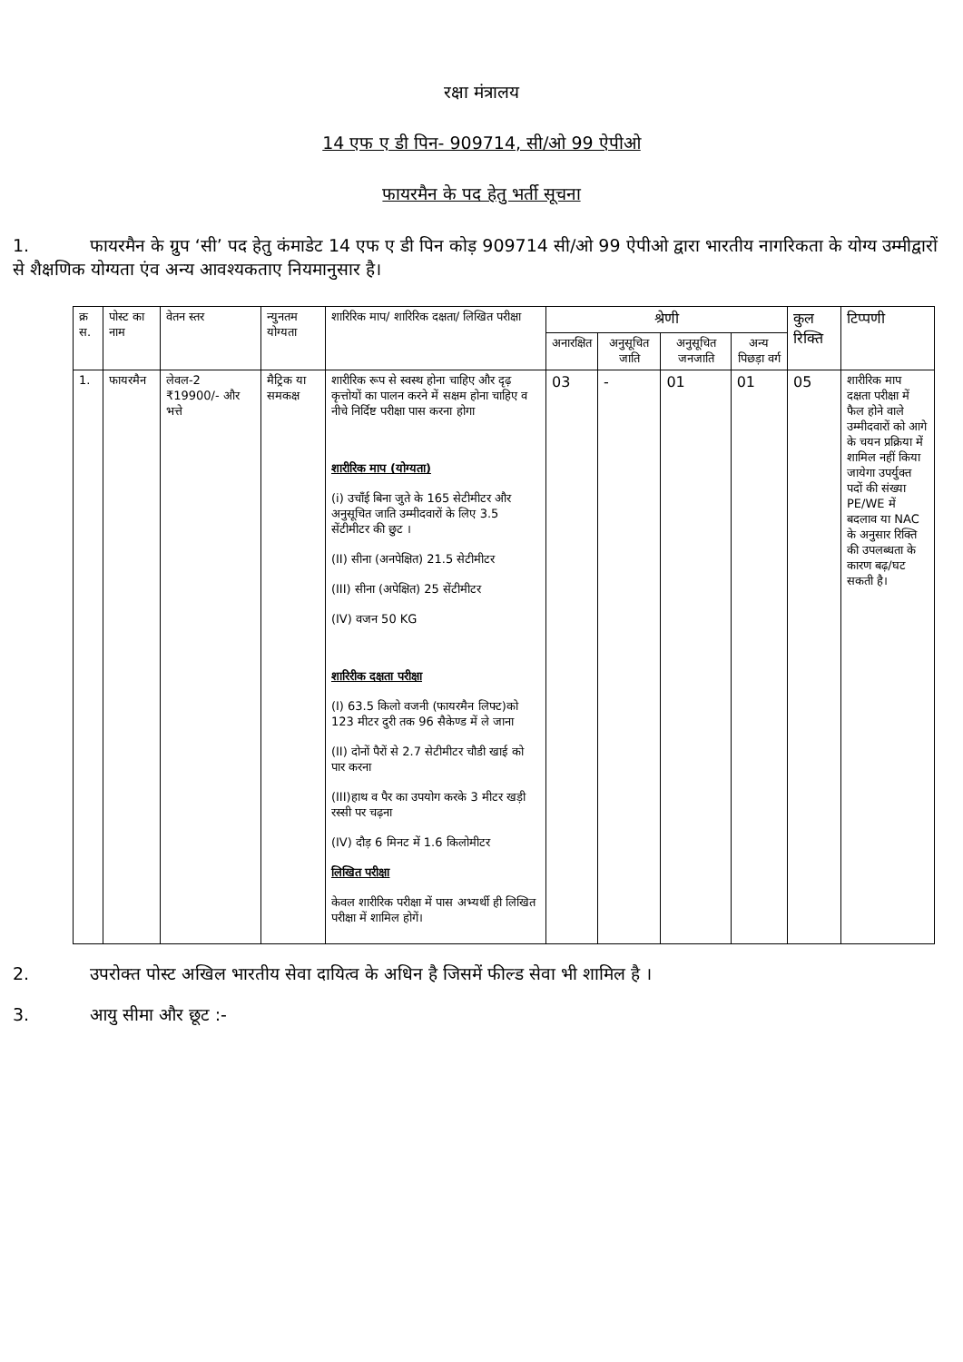रक्षा मंत्रालय
14 एफ ए डी पिन- 909714, सी/ओ 99 ऐपीओ
फायरमैन के पद हेतु भर्ती सूचना
1. फायरमैन के ग्रुप ‘सी’ पद हेतु कंमाडेट 14 एफ ए डी पिन कोड़ 909714 सी/ओ 99 ऐपीओ द्वारा भारतीय नागरिकता के योग्य उम्मीद्वारों से शैक्षणिक योग्यता एंव अन्य आवश्यकताए नियमानुसार है।
| क्र स. | पोस्ट का नाम | वेतन स्तर | न्युनतम योग्यता | शारिरिक माप/ शारिरिक दक्षता/ लिखित परीक्षा | श्रेणी | | | | कुल रिक्ति | टिप्पणी |
| --- | --- | --- | --- | --- | --- | --- | --- | --- | --- | --- |
| | | | | | अनारक्षित | अनुसूचित जाति | अनुसूचित जनजाति | अन्य पिछड़ा वर्ग | | |
| 1. | फायरमैन | लेवल-2 ₹19900/- और भत्ते | मैट्रिक या समकक्ष | शारीरिक रूप से स्वस्थ होना चाहिए और दृढ़ कृत्तोयों का पालन करने में सक्षम होना चाहिए व नीचे निर्दिष्ट परीक्षा पास करना होगा शारीरिक माप (योग्यता) (i) उचाँई बिना जुते के 165 सेटीमीटर और अनुसूचित जाति उम्मीदवारों के लिए 3.5 सेंटीमीटर की छुट । (II) सीना (अनपेक्षित) 21.5 सेटीमीटर (III) सीना (अपेक्षित) 25 सेंटीमीटर (IV) वजन 50 KG शारिरीक दक्षता परीक्षा (I) 63.5 किलो वजनी (फायरमैन लिफ्ट)को 123 मीटर दुरी तक 96 सैकेण्ड में ले जाना (II) दोनों पैरों से 2.7 सेटीमीटर चौडी खाई को पार करना (III)हाथ व पैर का उपयोग करके 3 मीटर खड़ी रस्सी पर चढ़ना (IV) दौड़ 6 मिनट में 1.6 किलोमीटर लिखित परीक्षा केवल शारीरिक परीक्षा में पास अभ्यर्थी ही लिखित परीक्षा में शामिल होगें। | 03 | - | 01 | 01 | 05 | शारीरिक माप दक्षता परीक्षा में फैल होने वाले उम्मीदवारों को आगे के चयन प्रक्रिया में शामिल नहीं किया जायेगा उपर्युक्त पदों की संख्या PE/WE में बदलाव या NAC के अनुसार रिक्ति की उपलब्धता के कारण बढ़/घट सकती है। |
2. उपरोक्त पोस्ट अखिल भारतीय सेवा दायित्व के अधिन है जिसमें फील्ड सेवा भी शामिल है ।
3. आयु सीमा और छूट :-